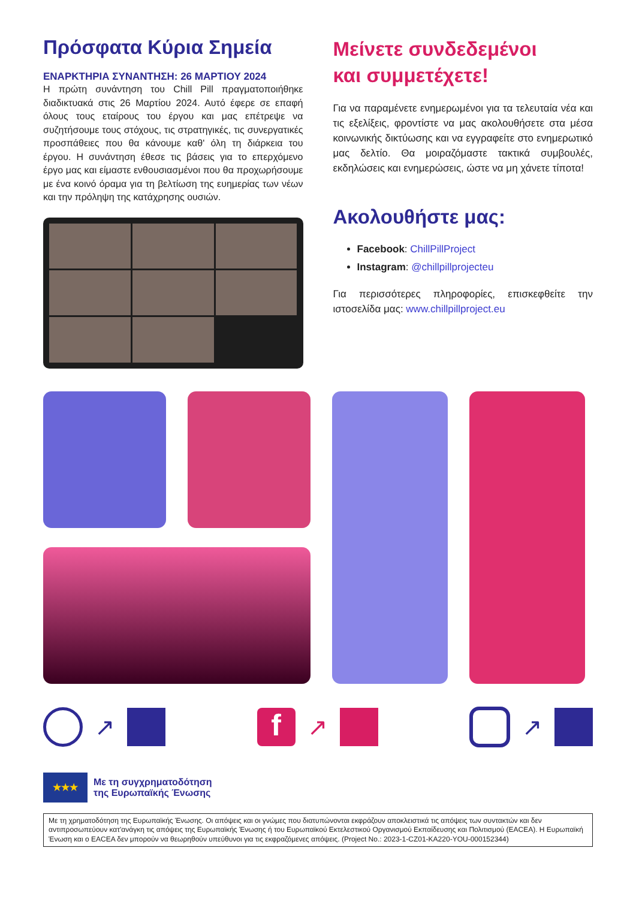Πρόσφατα Κύρια Σημεία
ΕΝΑΡΚΤΗΡΙΑ ΣΥΝΑΝΤΗΣΗ: 26 ΜΑΡΤΙΟΥ 2024
Η πρώτη συνάντηση του Chill Pill πραγματοποιήθηκε διαδικτυακά στις 26 Μαρτίου 2024. Αυτό έφερε σε επαφή όλους τους εταίρους του έργου και μας επέτρεψε να συζητήσουμε τους στόχους, τις στρατηγικές, τις συνεργατικές προσπάθειες που θα κάνουμε καθ' όλη τη διάρκεια του έργου. Η συνάντηση έθεσε τις βάσεις για το επερχόμενο έργο μας και είμαστε ενθουσιασμένοι που θα προχωρήσουμε με ένα κοινό όραμα για τη βελτίωση της ευημερίας των νέων και την πρόληψη της κατάχρησης ουσιών.
Μείνετε συνδεδεμένοι
και συμμετέχετε!
Για να παραμένετε ενημερωμένοι για τα τελευταία νέα και τις εξελίξεις, φροντίστε να μας ακολουθήσετε στα μέσα κοινωνικής δικτύωσης και να εγγραφείτε στο ενημερωτικό μας δελτίο. Θα μοιραζόμαστε τακτικά συμβουλές, εκδηλώσεις και ενημερώσεις, ώστε να μη χάνετε τίποτα!
Ακολουθήστε μας:
Facebook: ChillPillProject
Instagram: @chillpillprojecteu
Για περισσότερες πληροφορίες, επισκεφθείτε την ιστοσελίδα μας: www.chillpillproject.eu
↗
f
↗
↗
★★★
Με τη συγχρηματοδότηση
της Ευρωπαϊκής Ένωσης
Με τη χρηματοδότηση της Ευρωπαϊκής Ένωσης. Οι απόψεις και οι γνώμες που διατυπώνονται εκφράζουν αποκλειστικά τις απόψεις των συντακτών και δεν αντιπροσωπεύουν κατ'ανάγκη τις απόψεις της Ευρωπαϊκής Ένωσης ή του Ευρωπαϊκού Εκτελεστικού Οργανισμού Εκπαίδευσης και Πολιτισμού (EACEA). Η Ευρωπαϊκή Ένωση και ο EACEA δεν μπορούν να θεωρηθούν υπεύθυνοι για τις εκφραζόμενες απόψεις. (Project No.: 2023-1-CZ01-KA220-YOU-000152344)